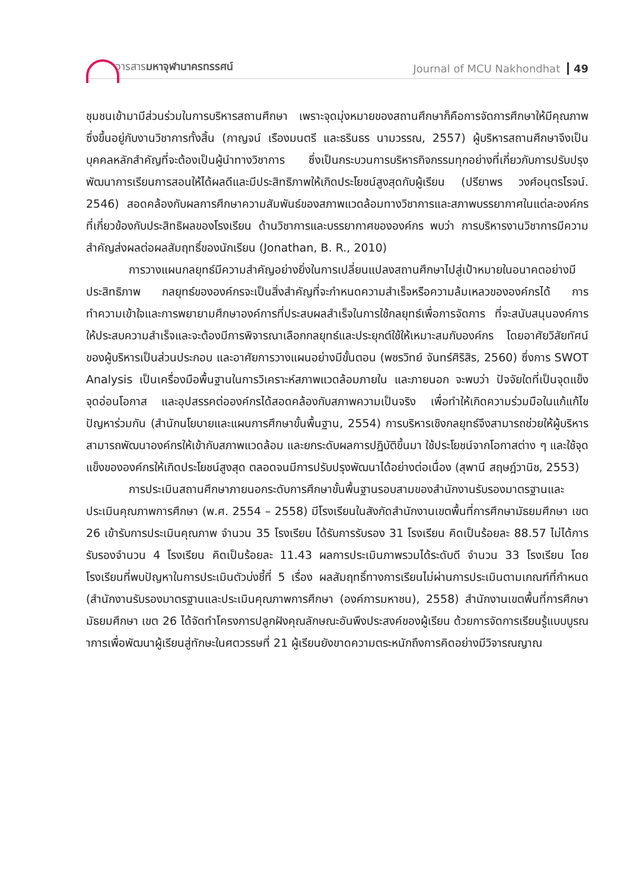วารสารมหาจุฬานาครทรรศน์
Journal of MCU Nakhondhat 49
ชุมชนเข้ามามีส่วนร่วมในการบริหารสถานศึกษา เพราะจุดมุ่งหมายของสถานศึกษาก็คือการจัดการศึกษาให้มีคุณภาพซึ่งขึ้นอยู่กับงานวิชาการทั้งสิ้น (กาญจน์ เรืองมนตรี และธรินธร นามวรรณ, 2557) ผู้บริหารสถานศึกษาจึงเป็นบุคคลหลักสำคัญที่จะต้องเป็นผู้นำทางวิชาการ ซึ่งเป็นกระบวนการบริหารกิจกรรมทุกอย่างที่เกี่ยวกับการปรับปรุงพัฒนาการเรียนการสอนให้ได้ผลดีและมีประสิทธิภาพให้เกิดประโยชน์สูงสุดกับผู้เรียน (ปรียาพร วงศ์อนุตรโรจน์. 2546) สอดคล้องกับผลการศึกษาความสัมพันธ์ของสภาพแวดล้อมทางวิชาการและสภาพบรรยากาศในแต่ละองค์กรที่เกี่ยวข้องกับประสิทธิผลของโรงเรียน ด้านวิชาการและบรรยากาศขององค์กร พบว่า การบริหารงานวิชาการมีความสำคัญส่งผลต่อผลสัมฤทธิ์ของนักเรียน (Jonathan, B. R., 2010)
การวางแผนกลยุทธ์มีความสำคัญอย่างยิ่งในการเปลี่ยนแปลงสถานศึกษาไปสู่เป้าหมายในอนาคตอย่างมีประสิทธิภาพ กลยุทธ์ขององค์กรจะเป็นสิ่งสำคัญที่จะกำหนดความสำเร็จหรือความล้มเหลวขององค์กรได้ การทำความเข้าใจและการพยายามศึกษาองค์การที่ประสบผลสำเร็จในการใช้กลยุทธ์เพื่อการจัดการ ที่จะสนับสนุนองค์การให้ประสบความสำเร็จและจะต้องมีการพิจารณาเลือกกลยุทธ์และประยุกต์ใช้ให้เหมาะสมกับองค์กร โดยอาศัยวิสัยทัศน์ของผู้บริหารเป็นส่วนประกอบ และอาศัยการวางแผนอย่างมีขั้นตอน (พชรวิทย์ จันทร์ศิริสิร, 2560) ซึ่งการ SWOT Analysis เป็นเครื่องมือพื้นฐานในการวิเคราะห์สภาพแวดล้อมภายใน และภายนอก จะพบว่า ปัจจัยใดที่เป็นจุดแข็ง จุดอ่อนโอกาส และอุปสรรคต่อองค์กรได้สอดคล้องกับสภาพความเป็นจริง เพื่อทำให้เกิดความร่วมมือในแก้แก้ไขปัญหาร่วมกัน (สำนักนโยบายและแผนการศึกษาขั้นพื้นฐาน, 2554) การบริหารเชิงกลยุทธ์จึงสามารถช่วยให้ผู้บริหารสามารถพัฒนาองค์กรให้เข้ากับสภาพแวดล้อม และยกระดับผลการปฏิบัติขึ้นมา ใช้ประโยชน์จากโอกาสต่าง ๆ และใช้จุดแข็งขององค์กรให้เกิดประโยชน์สูงสุด ตลอดจนมีการปรับปรุงพัฒนาได้อย่างต่อเนื่อง (สุพานี สฤษฎ์วานิช, 2553)
การประเมินสถานศึกษาภายนอกระดับการศึกษาขั้นพื้นฐานรอบสามของสำนักงานรับรองมาตรฐานและประเมินคุณภาพการศึกษา (พ.ศ. 2554 – 2558) มีโรงเรียนในสังกัดสำนักงานเขตพื้นที่การศึกษามัธยมศึกษา เขต 26 เข้ารับการประเมินคุณภาพ จำนวน 35 โรงเรียน ได้รับการรับรอง 31 โรงเรียน คิดเป็นร้อยละ 88.57 ไม่ได้การรับรองจำนวน 4 โรงเรียน คิดเป็นร้อยละ 11.43 ผลการประเมินภาพรวมได้ระดับดี จำนวน 33 โรงเรียน โดยโรงเรียนที่พบปัญหาในการประเมินตัวบ่งชี้ที่ 5 เรื่อง ผลสัมฤทธิ์ทางการเรียนไม่ผ่านการประเมินตามเกณฑ์ที่กำหนด (สำนักงานรับรองมาตรฐานและประเมินคุณภาพการศึกษา (องค์การมหาชน), 2558) สำนักงานเขตพื้นที่การศึกษามัธยมศึกษา เขต 26 ได้จัดทำโครงการปลูกฝังคุณลักษณะอันพึงประสงค์ของผู้เรียน ด้วยการจัดการเรียนรู้แบบบูรณาการเพื่อพัฒนาผู้เรียนสู่ทักษะในศตวรรษที่ 21 ผู้เรียนยังขาดความตระหนักถึงการคิดอย่างมีวิจารณญาณ